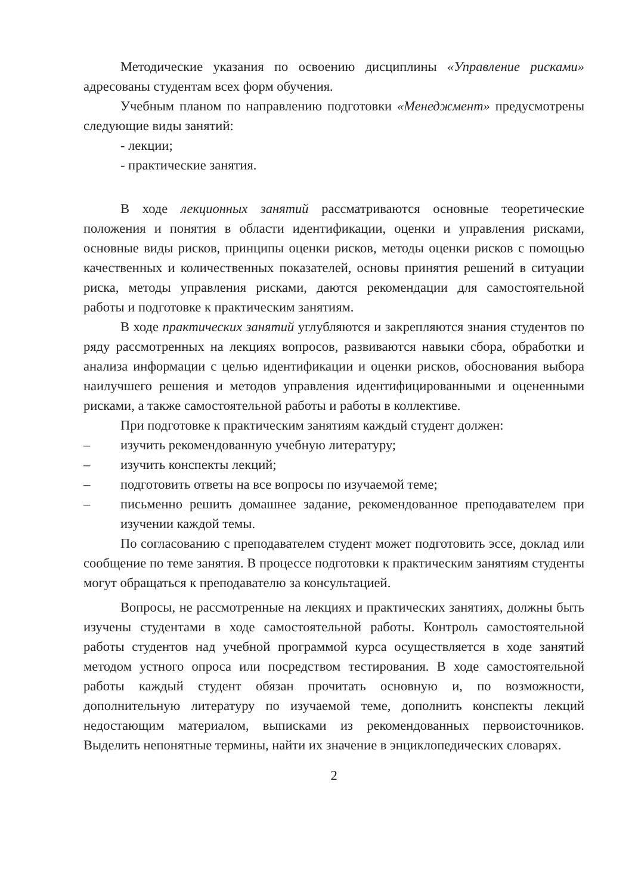Методические указания по освоению дисциплины «Управление рисками» адресованы студентам всех форм обучения.
Учебным планом по направлению подготовки «Менеджмент» предусмотрены следующие виды занятий:
- лекции;
- практические занятия.
В ходе лекционных занятий рассматриваются основные теоретические положения и понятия в области идентификации, оценки и управления рисками, основные виды рисков, принципы оценки рисков, методы оценки рисков с помощью качественных и количественных показателей, основы принятия решений в ситуации риска, методы управления рисками, даются рекомендации для самостоятельной работы и подготовке к практическим занятиям.
В ходе практических занятий углубляются и закрепляются знания студентов по ряду рассмотренных на лекциях вопросов, развиваются навыки сбора, обработки и анализа информации с целью идентификации и оценки рисков, обоснования выбора наилучшего решения и методов управления идентифицированными и оцененными рисками, а также самостоятельной работы и работы в коллективе.
При подготовке к практическим занятиям каждый студент должен:
– изучить рекомендованную учебную литературу;
– изучить конспекты лекций;
– подготовить ответы на все вопросы по изучаемой теме;
– письменно решить домашнее задание, рекомендованное преподавателем при изучении каждой темы.
По согласованию с преподавателем студент может подготовить эссе, доклад или сообщение по теме занятия. В процессе подготовки к практическим занятиям студенты могут обращаться к преподавателю за консультацией.
Вопросы, не рассмотренные на лекциях и практических занятиях, должны быть изучены студентами в ходе самостоятельной работы. Контроль самостоятельной работы студентов над учебной программой курса осуществляется в ходе занятий методом устного опроса или посредством тестирования. В ходе самостоятельной работы каждый студент обязан прочитать основную и, по возможности, дополнительную литературу по изучаемой теме, дополнить конспекты лекций недостающим материалом, выписками из рекомендованных первоисточников. Выделить непонятные термины, найти их значение в энциклопедических словарях.
2